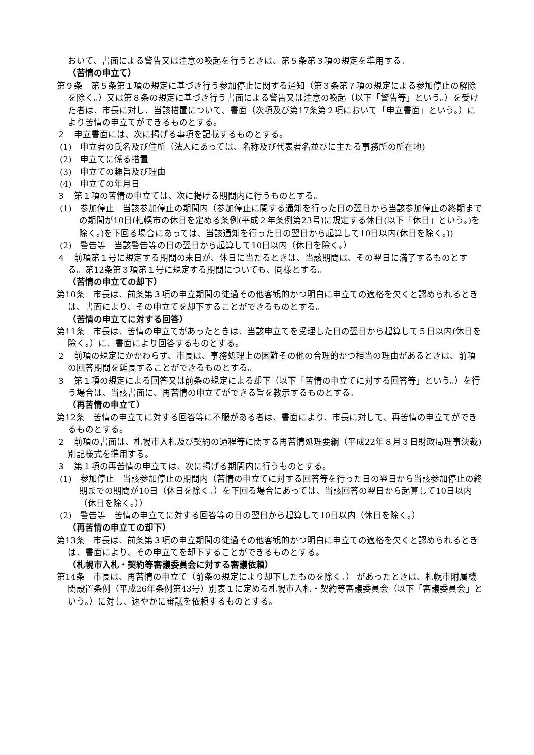おいて、書面による警告又は注意の喚起を行うときは、第５条第３項の規定を準用する。
（苦情の申立て）
第９条　第５条第１項の規定に基づき行う参加停止に関する通知（第３条第７項の規定による参加停止の解除を除く。）又は第８条の規定に基づき行う書面による警告又は注意の喚起（以下「警告等」という。）を受けた者は、市長に対し、当該措置について、書面（次項及び第17条第２項において「申立書面」という。）により苦情の申立てができるものとする。
２　申立書面には、次に掲げる事項を記載するものとする。
(1)　申立者の氏名及び住所（法人にあっては、名称及び代表者名並びに主たる事務所の所在地)
(2)　申立てに係る措置
(3)　申立ての趣旨及び理由
(4)　申立ての年月日
３　第１項の苦情の申立ては、次に掲げる期間内に行うものとする。
(1)　参加停止　当該参加停止の期間内（参加停止に関する通知を行った日の翌日から当該参加停止の終期までの期間が10日(札幌市の休日を定める条例(平成２年条例第23号)に規定する休日(以下「休日」という。)を除く。)を下回る場合にあっては、当該通知を行った日の翌日から起算して10日以内(休日を除く。))
(2)　警告等　当該警告等の日の翌日から起算して10日以内（休日を除く。）
４　前項第１号に規定する期間の末日が、休日に当たるときは、当該期間は、その翌日に満了するものとする。第12条第３項第１号に規定する期間についても、同様とする。
（苦情の申立ての却下）
第10条　市長は、前条第３項の申立期間の徒過その他客観的かつ明白に申立ての適格を欠くと認められるときは、書面により、その申立てを却下することができるものとする。
（苦情の申立てに対する回答）
第11条　市長は、苦情の申立てがあったときは、当該申立てを受理した日の翌日から起算して５日以内(休日を除く。）に、書面により回答するものとする。
２　前項の規定にかかわらず、市長は、事務処理上の困難その他の合理的かつ相当の理由があるときは、前項の回答期間を延長することができるものとする。
３　第１項の規定による回答又は前条の規定による却下（以下「苦情の申立てに対する回答等」という。）を行う場合は、当該書面に、再苦情の申立てができる旨を教示するものとする。
（再苦情の申立て）
第12条　苦情の申立てに対する回答等に不服がある者は、書面により、市長に対して、再苦情の申立てができるものとする。
２　前項の書面は、札幌市入札及び契約の過程等に関する再苦情処理要綱（平成22年８月３日財政局理事決裁)別記様式を準用する。
３　第１項の再苦情の申立ては、次に掲げる期間内に行うものとする。
(1)　参加停止　当該参加停止の期間内（苦情の申立てに対する回答等を行った日の翌日から当該参加停止の終期までの期間が10日（休日を除く。）を下回る場合にあっては、当該回答の翌日から起算して10日以内（休日を除く。））
(2)　警告等　苦情の申立てに対する回答等の日の翌日から起算して10日以内（休日を除く。）
（再苦情の申立ての却下）
第13条　市長は、前条第３項の申立期間の徒過その他客観的かつ明白に申立ての適格を欠くと認められるときは、書面により、その申立てを却下することができるものとする。
（札幌市入札・契約等審議委員会に対する審議依頼）
第14条　市長は、再苦情の申立て（前条の規定により却下したものを除く。） があったときは、札幌市附属機関設置条例（平成26年条例第43号）別表１に定める札幌市入札・契約等審議委員会（以下「審議委員会」という。）に対し、速やかに審議を依頼するものとする。